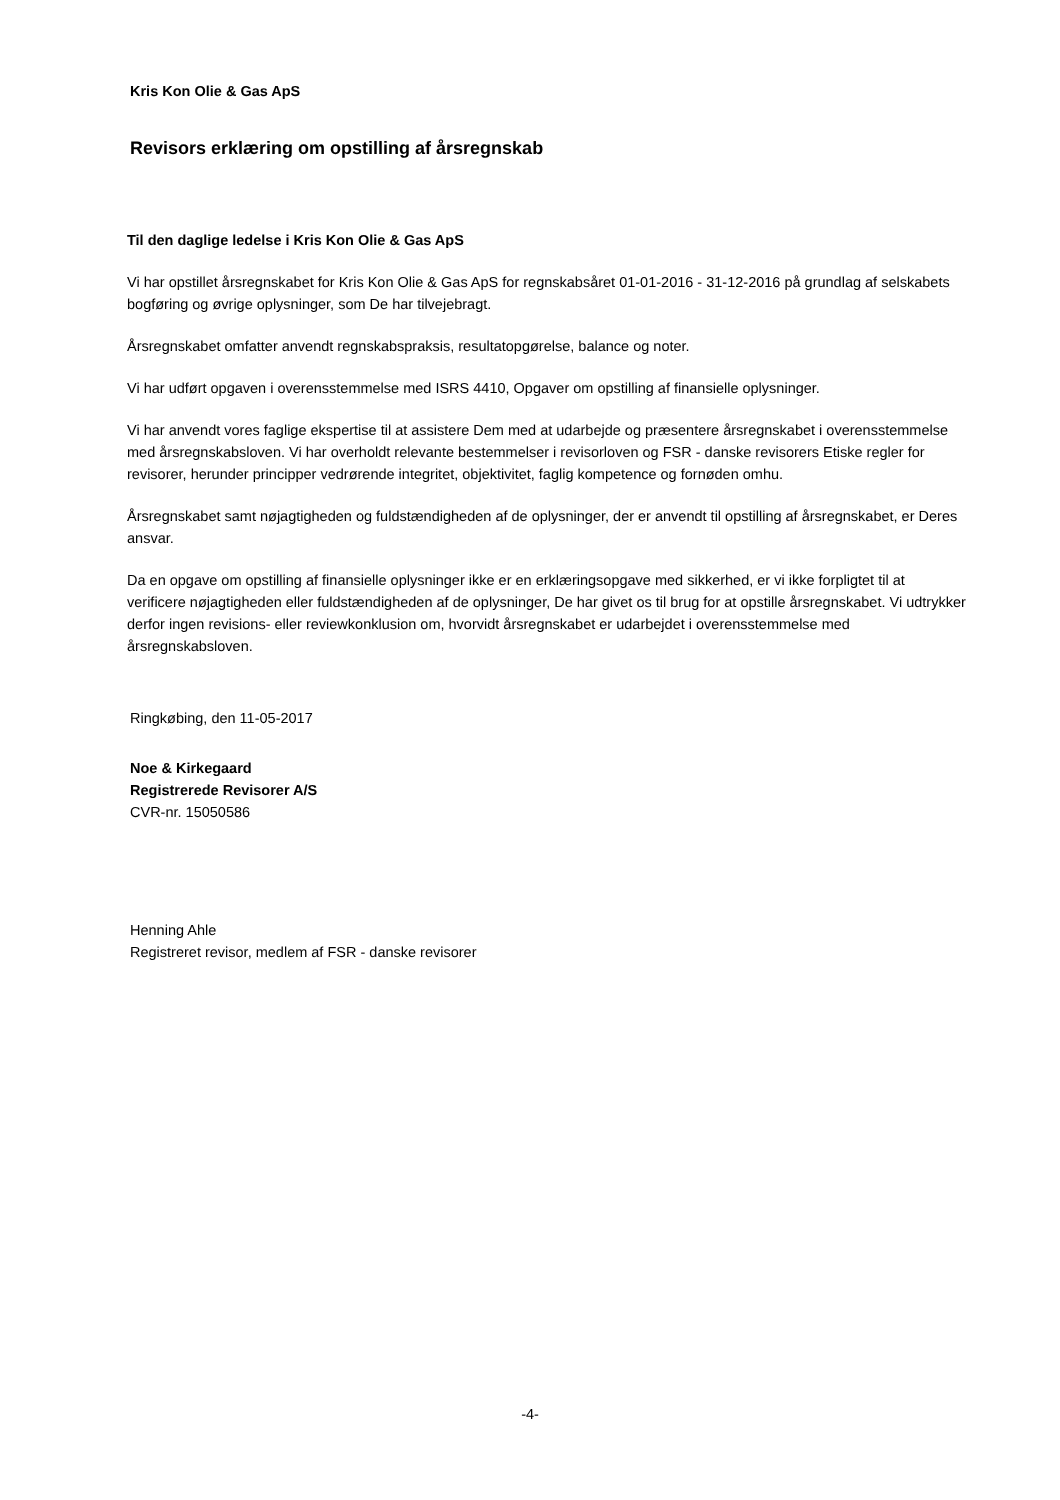Kris Kon Olie & Gas ApS
Revisors erklæring om opstilling af årsregnskab
Til den daglige ledelse i Kris Kon Olie & Gas ApS
Vi har opstillet årsregnskabet for Kris Kon Olie & Gas ApS for regnskabsåret 01-01-2016 - 31-12-2016 på grundlag af selskabets bogføring og øvrige oplysninger, som De har tilvejebragt.
Årsregnskabet omfatter anvendt regnskabspraksis, resultatopgørelse, balance og noter.
Vi har udført opgaven i overensstemmelse med ISRS 4410, Opgaver om opstilling af finansielle oplysninger.
Vi har anvendt vores faglige ekspertise til at assistere Dem med at udarbejde og præsentere årsregnskabet i overensstemmelse med årsregnskabsloven. Vi har overholdt relevante bestemmelser i revisorloven og FSR - danske revisorers Etiske regler for revisorer, herunder principper vedrørende integritet, objektivitet, faglig kompetence og fornøden omhu.
Årsregnskabet samt nøjagtigheden og fuldstændigheden af de oplysninger, der er anvendt til opstilling af årsregnskabet, er Deres ansvar.
Da en opgave om opstilling af finansielle oplysninger ikke er en erklæringsopgave med sikkerhed, er vi ikke forpligtet til at verificere nøjagtigheden eller fuldstændigheden af de oplysninger, De har givet os til brug for at opstille årsregnskabet. Vi udtrykker derfor ingen revisions- eller reviewkonklusion om, hvorvidt årsregnskabet er udarbejdet i overensstemmelse med årsregnskabsloven.
Ringkøbing, den 11-05-2017
Noe & Kirkegaard
Registrerede Revisorer A/S
CVR-nr. 15050586
Henning Ahle
Registreret revisor, medlem af FSR - danske revisorer
-4-